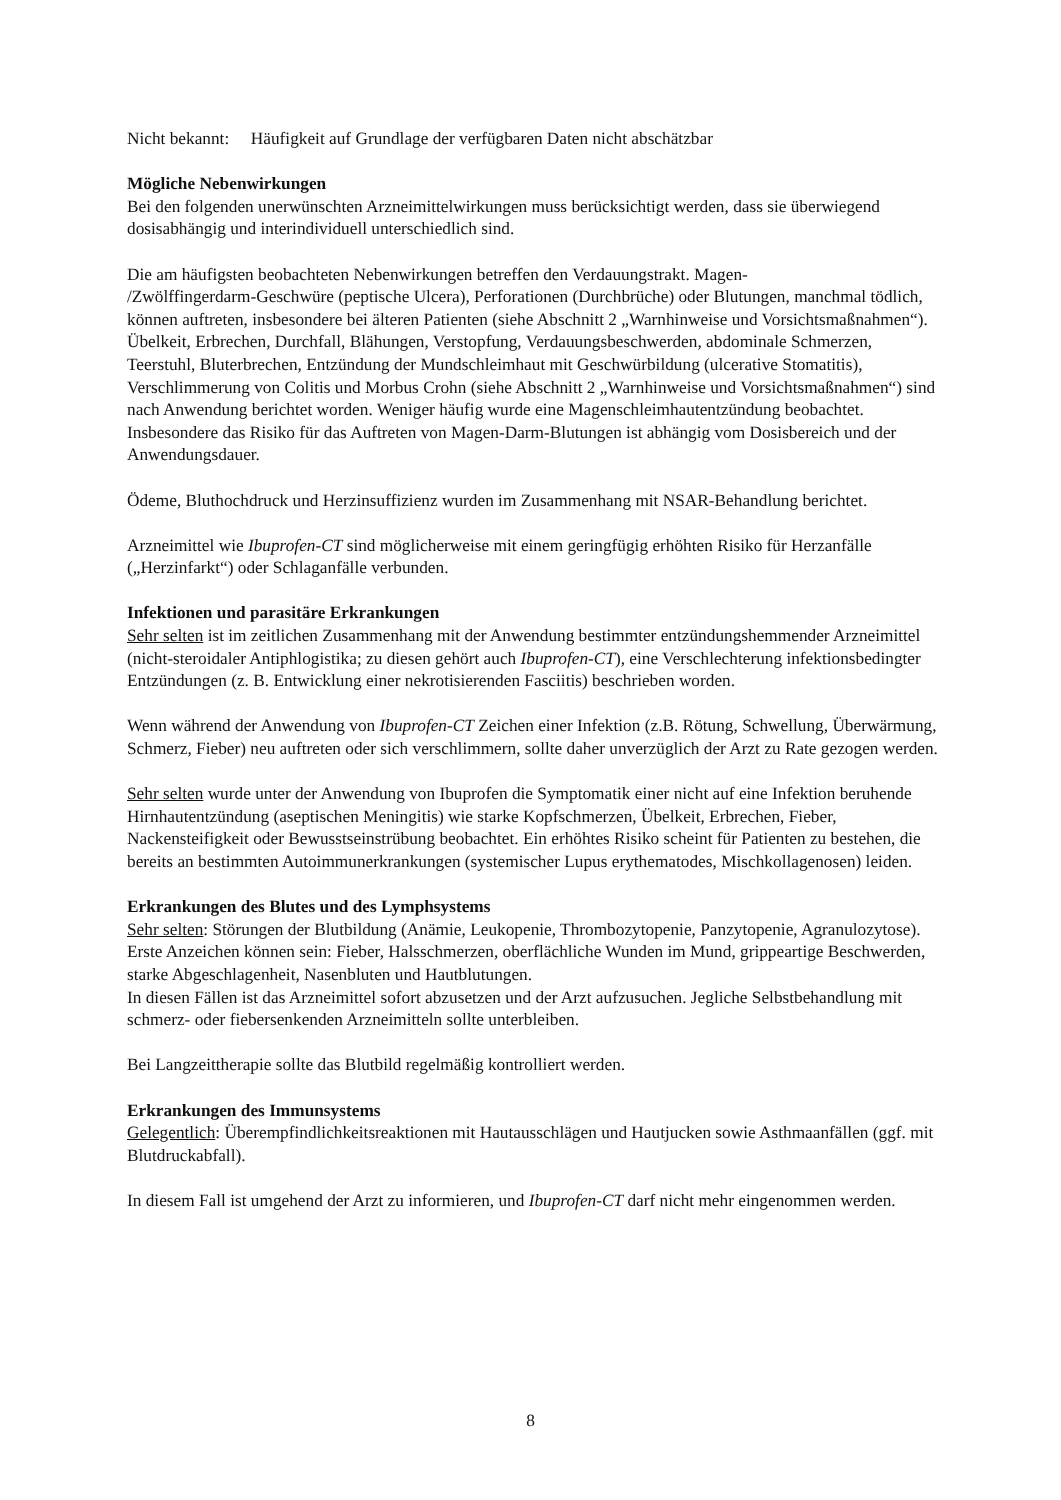Nicht bekannt: Häufigkeit auf Grundlage der verfügbaren Daten nicht abschätzbar
Mögliche Nebenwirkungen
Bei den folgenden unerwünschten Arzneimittelwirkungen muss berücksichtigt werden, dass sie überwiegend dosisabhängig und interindividuell unterschiedlich sind.
Die am häufigsten beobachteten Nebenwirkungen betreffen den Verdauungstrakt. Magen-
/Zwölffingerdarm-Geschwüre (peptische Ulcera), Perforationen (Durchbrüche) oder Blutungen, manchmal tödlich, können auftreten, insbesondere bei älteren Patienten (siehe Abschnitt 2 „Warnhinweise und Vorsichtsmaßnahmen“).
Übelkeit, Erbrechen, Durchfall, Blähungen, Verstopfung, Verdauungsbeschwerden, abdominale Schmerzen, Teerstuhl, Bluterbrechen, Entzündung der Mundschleimhaut mit Geschwürbildung (ulcerative Stomatitis), Verschlimmerung von Colitis und Morbus Crohn (siehe Abschnitt 2 „Warnhinweise und Vorsichtsmaßnahmen“) sind nach Anwendung berichtet worden. Weniger häufig wurde eine Magenschleimhautentzündung beobachtet. Insbesondere das Risiko für das Auftreten von Magen-Darm-Blutungen ist abhängig vom Dosisbereich und der Anwendungsdauer.
Ödeme, Bluthochdruck und Herzinsuffizienz wurden im Zusammenhang mit NSAR-Behandlung berichtet.
Arzneimittel wie Ibuprofen-CT sind möglicherweise mit einem geringfügig erhöhten Risiko für Herzanfälle („Herzinfarkt“) oder Schlaganfälle verbunden.
Infektionen und parasitäre Erkrankungen
Sehr selten ist im zeitlichen Zusammenhang mit der Anwendung bestimmter entzündungshemmender Arzneimittel (nicht-steroidaler Antiphlogistika; zu diesen gehört auch Ibuprofen-CT), eine Verschlechterung infektionsbedingter Entzündungen (z. B. Entwicklung einer nekrotisierenden Fasciitis) beschrieben worden.
Wenn während der Anwendung von Ibuprofen-CT Zeichen einer Infektion (z.B. Rötung, Schwellung, Überwärmung, Schmerz, Fieber) neu auftreten oder sich verschlimmern, sollte daher unverzüglich der Arzt zu Rate gezogen werden.
Sehr selten wurde unter der Anwendung von Ibuprofen die Symptomatik einer nicht auf eine Infektion beruhende Hirnhautentzündung (aseptischen Meningitis) wie starke Kopfschmerzen, Übelkeit, Erbrechen, Fieber, Nackensteifigkeit oder Bewusstseinstrübung beobachtet. Ein erhöhtes Risiko scheint für Patienten zu bestehen, die bereits an bestimmten Autoimmunerkrankungen (systemischer Lupus erythematodes, Mischkollagenosen) leiden.
Erkrankungen des Blutes und des Lymphsystems
Sehr selten: Störungen der Blutbildung (Anämie, Leukopenie, Thrombozytopenie, Panzytopenie, Agranulozytose).
Erste Anzeichen können sein: Fieber, Halsschmerzen, oberflächliche Wunden im Mund, grippeartige Beschwerden, starke Abgeschlagenheit, Nasenbluten und Hautblutungen.
In diesen Fällen ist das Arzneimittel sofort abzusetzen und der Arzt aufzusuchen. Jegliche Selbstbehandlung mit schmerz- oder fiebersenkenden Arzneimitteln sollte unterbleiben.
Bei Langzeittherapie sollte das Blutbild regelmäßig kontrolliert werden.
Erkrankungen des Immunsystems
Gelegentlich: Überempfindlichkeitsreaktionen mit Hautausschlägen und Hautjucken sowie Asthmaanfällen (ggf. mit Blutdruckabfall).
In diesem Fall ist umgehend der Arzt zu informieren, und Ibuprofen-CT darf nicht mehr eingenommen werden.
8